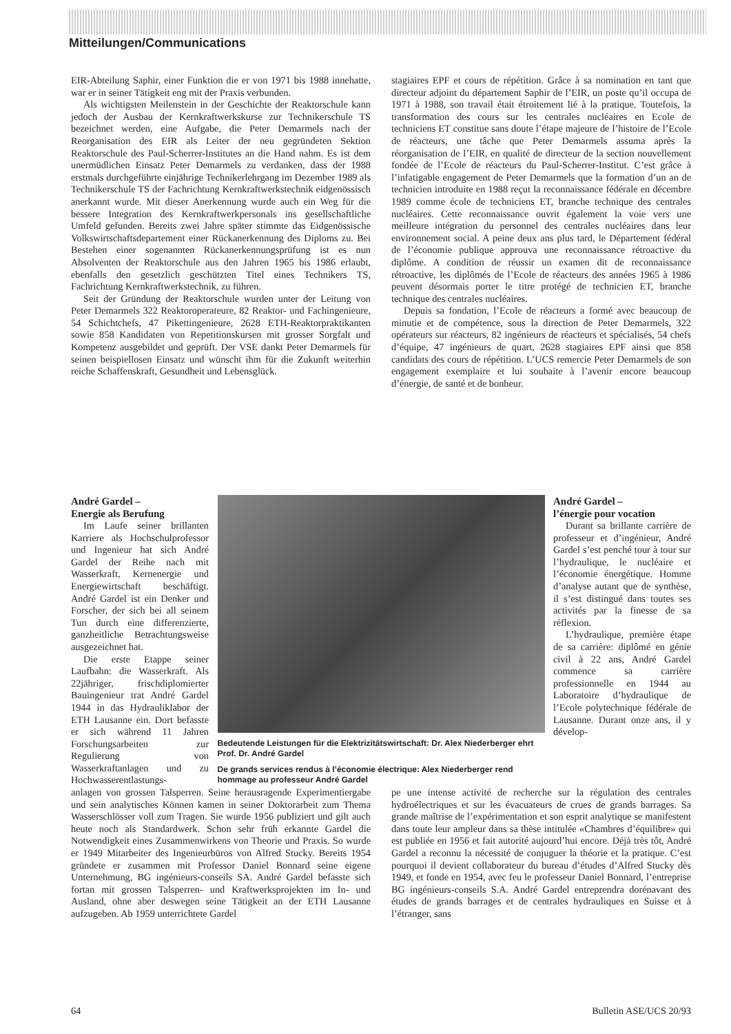Mitteilungen/Communications
EIR-Abteilung Saphir, einer Funktion die er von 1971 bis 1988 innehatte, war er in seiner Tätigkeit eng mit der Praxis verbunden.
Als wichtigsten Meilenstein in der Geschichte der Reaktorschule kann jedoch der Ausbau der Kernkraftwerkskurse zur Technikerschule TS bezeichnet werden, eine Aufgabe, die Peter Demarmels nach der Reorganisation des EIR als Leiter der neu gegründeten Sektion Reaktorschule des Paul-Scherrer-Institutes an die Hand nahm. Es ist dem unermüdlichen Einsatz Peter Demarmels zu verdanken, dass der 1988 erstmals durchgeführte einjährige Technikerlehrgang im Dezember 1989 als Technikerschule TS der Fachrichtung Kernkraftwerkstechnik eidgenössisch anerkannt wurde. Mit dieser Anerkennung wurde auch ein Weg für die bessere Integration des Kernkraftwerkpersonals ins gesellschaftliche Umfeld gefunden. Bereits zwei Jahre später stimmte das Eidgenössische Volkswirtschaftsdepartement einer Rückanerkennung des Diploms zu. Bei Bestehen einer sogenannten Rückanerkennungsprüfung ist es nun Absolventen der Reaktorschule aus den Jahren 1965 bis 1986 erlaubt, ebenfalls den gesetzlich geschützten Titel eines Technikers TS, Fachrichtung Kernkraftwerkstechnik, zu führen.
Seit der Gründung der Reaktorschule wurden unter der Leitung von Peter Demarmels 322 Reaktoroperateure, 82 Reaktor- und Fachingenieure, 54 Schichtchefs, 47 Pikettingenieure, 2628 ETH-Reaktorpraktikanten sowie 858 Kandidaten von Repetitionskursen mit grosser Sorgfalt und Kompetenz ausgebildet und geprüft. Der VSE dankt Peter Demarmels für seinen beispiellosen Einsatz und wünscht ihm für die Zukunft weiterhin reiche Schaffenskraft, Gesundheit und Lebensglück.
stagiaires EPF et cours de répétition. Grâce à sa nomination en tant que directeur adjoint du département Saphir de l’EIR, un poste qu’il occupa de 1971 à 1988, son travail était étroitement lié à la pratique. Toutefois, la transformation des cours sur les centrales nucléaires en Ecole de techniciens ET constitue sans doute l’étape majeure de l’histoire de l’Ecole de réacteurs, une tâche que Peter Demarmels assuma après la réorganisation de l’EIR, en qualité de directeur de la section nouvellement fondée de l’Ecole de réacteurs du Paul-Scherrer-Institut. C’est grâce à l’infatigable engagement de Peter Demarmels que la formation d’un an de technicien introduite en 1988 reçut la reconnaissance fédérale en décembre 1989 comme école de techniciens ET, branche technique des centrales nucléaires. Cette reconnaissance ouvrit également la voie vers une meilleure intégration du personnel des centrales nucléaires dans leur environnement social. A peine deux ans plus tard, le Département fédéral de l’économie publique approuva une reconnaissance rétroactive du diplôme. A condition de réussir un examen dit de reconnaissance rétroactive, les diplômés de l’Ecole de réacteurs des années 1965 à 1986 peuvent désormais porter le titre protégé de technicien ET, branche technique des centrales nucléaires.
Depuis sa fondation, l’Ecole de réacteurs a formé avec beaucoup de minutie et de compétence, sous la direction de Peter Demarmels, 322 opérateurs sur réacteurs, 82 ingénieurs de réacteurs et spécialisés, 54 chefs d’équipe, 47 ingénieurs de quart, 2628 stagiaires EPF ainsi que 858 candidats des cours de répétition. L’UCS remercie Peter Demarmels de son engagement exemplaire et lui souhaite à l’avenir encore beaucoup d’énergie, de santé et de bonheur.
André Gardel –
Energie als Berufung
Im Laufe seiner brillanten Karriere als Hochschulprofessor und Ingenieur hat sich André Gardel der Reihe nach mit Wasserkraft, Kernenergie und Energiewirtschaft beschäftigt. André Gardel ist ein Denker und Forscher, der sich bei all seinem Tun durch eine differenzierte, ganzheitliche Betrachtungsweise ausgezeichnet hat.
Die erste Etappe seiner Laufbahn: die Wasserkraft. Als 22jähriger, frischdiplomierter Bauingenieur trat André Gardel 1944 in das Hydrauliklabor der ETH Lausanne ein. Dort befasste er sich während 11 Jahren Forschungsarbeiten zur Regulierung von Wasserkraftanlagen und zu Hochwasserentlastungs-
Bedeutende Leistungen für die Elektrizitätswirtschaft: Dr. Alex Niederberger ehrt Prof. Dr. André Gardel
De grands services rendus à l’économie électrique: Alex Niederberger rend hommage au professeur André Gardel
André Gardel –
l’énergie pour vocation
Durant sa brillante carrière de professeur et d’ingénieur, André Gardel s’est penché tour à tour sur l’hydraulique, le nucléaire et l’économie énergétique. Homme d’analyse autant que de synthèse, il s’est distingué dans toutes ses activités par la finesse de sa réflexion.
L’hydraulique, première étape de sa carrière: diplômé en génie civil à 22 ans, André Gardel commence sa carrière professionnelle en 1944 au Laboratoire d’hydraulique de l’Ecole polytechnique fédérale de Lausanne. Durant onze ans, il y dévelop-
anlagen von grossen Talsperren. Seine herausragende Experimentiergabe und sein analytisches Können kamen in seiner Doktorarbeit zum Thema Wasserschlösser voll zum Tragen. Sie wurde 1956 publiziert und gilt auch heute noch als Standardwerk. Schon sehr früh erkannte Gardel die Notwendigkeit eines Zusammenwirkens von Theorie und Praxis. So wurde er 1949 Mitarbeiter des Ingenieurbüros von Alfred Stucky. Bereits 1954 gründete er zusammen mit Professor Daniel Bonnard seine eigene Unternehmung, BG ingénieurs-conseils SA. André Gardel befasste sich fortan mit grossen Talsperren- und Kraftwerksprojekten im In- und Ausland, ohne aber deswegen seine Tätigkeit an der ETH Lausanne aufzugeben. Ab 1959 unterrichtete Gardel
pe une intense activité de recherche sur la régulation des centrales hydroélectriques et sur les évacuateurs de crues de grands barrages. Sa grande maîtrise de l’expérimentation et son esprit analytique se manifestent dans toute leur ampleur dans sa thèse intitulée «Chambres d’équilibre» qui est publiée en 1956 et fait autorité aujourd’hui encore. Déjà très tôt, André Gardel a reconnu la nécessité de conjuguer la théorie et la pratique. C’est pourquoi il devient collaborateur du bureau d’études d’Alfred Stucky dès 1949, et fonde en 1954, avec feu le professeur Daniel Bonnard, l’entreprise BG ingénieurs-conseils S.A. André Gardel entreprendra dorénavant des études de grands barrages et de centrales hydrauliques en Suisse et à l’étranger, sans
64 Bulletin ASE/UCS 20/93